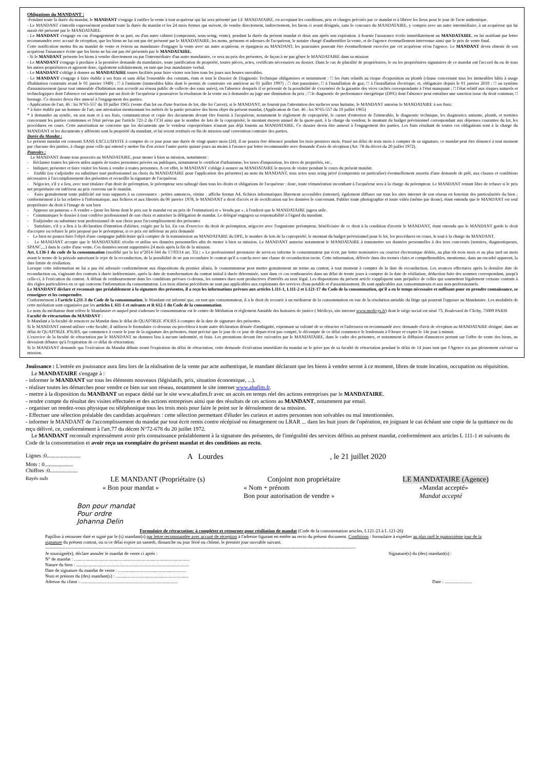Obligations du MANDANT :
-Pendant toute la durée du mandat, le MANDANT s'engage à ratifier la vente à tout acquéreur qui lui sera présenté par LE MANDATAIRE, en acceptant les conditions, prix et charges précisés par ce mandat et à libérer les lieux pour le jour de l'acte authentique.
- Le MANDANT s'interdit expressément pendant toute la durée du mandat et les 24 mois fermes qui suivent, de vendre directement, indirectement, les biens ci avant désignés, sans le concours du MANDATAIRE, y compris avec un autre intermédiaire, à un acquéreur qui lui aurait été présenté par le MANDATAIRE.
- Le MANDANT s'engage en cas d'engagement de sa part, ou d'un autre cabinet (compromis, sous-seing, vente), pendant la durée du présent mandat et deux ans après son expiration. à fournir l'assurance écrite immédiatement au MANDATAIRE, en lui notifiant par lettre recommandée avec accusé de réception, que les biens ne lui ont pas été présenté par le MANDATAIRE; les noms, prénoms et adresses de l'acquéreur, le notaire chargé d'authentifier la vente, et de l'agence éventuellement intervenue ainsi que le prix de vente final.
Cette notification mettra fin au mandat de vente et évitera au mandataire d'engager la vente avec un autre acquéreur, et épargnera au MANDANT, les poursuites pouvant être éventuellement exercées par cet acquéreur et/ou l'agence. Le MANDANT devra obtenir de son acquéreur l'assurance écrite que les biens ne lui ont pas été présentés par le MANDATAIRE.
- Si le MANDANT présente les biens à vendre directement ou par l'intermédiaire d'un autre mandataire, ce sera au prix des présentes, de façon à ne pas gêner le MANDATAIRE dans sa mission
- Le MANDANT s'engage à produire à la première demande du mandataire, toute justification de propriété, toutes pièces, actes, certificats nécessaires au dossier. Dans le cas de pluralité de propriétaires, le ou les propriétaires signataires de ce mandat ont l'accord du ou de tous les autres propriétaires et agissent donc, également solidairement, en tant que leur mandataire verbal.
- Le MANDANT s'oblige à donner au MANDATAIRE toutes facilités pour faire visiter son bien tous les jours aux heures ouvrables.
- Le MANDANT s'engage à faire établir à ses frais et sans délai l'ensemble des constats, états et tout le Dossier de Diagnostic Technique obligatoires et notamment : □ les états relatifs au risque d'exposition au plomb (clause concernant tous les immeubles bâtis à usage d'habitation construits avant le 01 janvier 1949) ; □ à l'amiante (immeubles bâtis dont le permis de construire est antérieur au 01 juillet 1997) ; □ état parasitaire; □ à l'installation de gaz; □ à l'installation électrique; et, obligatoire depuis le 01 janvier 2010 : □ au système d'assainissement (pour tout immeuble d'habitation non accordé au réseau public de collecte des eaux usées), en l'absence desquels il se priverait de la possibilité de s'exonérer de la garantie des vices cachés correspondante à l'état manquant ; □ l'état relatif aux risques naturels et technologiques dont l'absence est sanctionnée par un droit de l'acquéreur à poursuivre la résolution de la vente ou à demander au juge une diminution du prix ; □ le diagnostic de performance énergétique (DPE) dont l'absence peut entraîner une sanction issue du droit commun; □ bornage. Ce dossier devra être annexé à l'engagement des parties.
- Application de l'art. 46 : loi N°65-557 du 10 juillet 1965: (vente d'un lot ou d'une fraction de lot, dite loi Carrez), si le MANDANT, ne fournit pas l'attestation des surfaces sous huitaine, le MANDANT autorise le MANDATAIRE à ses frais:
* à faire établir par un homme de l'art, une attestation mentionnant les métrés de la partie privative des biens objet du présent mandat, (Application de l'art. 46 : loi N°65-557 du 10 juillet 1965)
* à demander au syndic, en son nom et à ses frais, communication et copie des documents devant être fournis à l'acquéreur, notamment le règlement de copropriété, le carnet d'entretien de l'immeuble, le diagnostic technique, les diagnostics amiante, plomb, et termites concernant les parties communes et l'état prévus par l'article 721-2 du CCH ainsi que le nombre de lots de la copropriété; le montant moyen annuel de la quote-part, à la charge du vendeur, le montant du budget prévisionnel correspondant aux dépenses courantes du lot, les procédures en cours. Cette autorisation ne concerne que les documents que le vendeur copropriétaire n'aurait pas déjà fournis au MANDATAIRE. Ce dossier devra être annexé à l'engagement des parties. Les frais résultant de toutes ces obligations sont à la charge du MANDANT et les documents y afférents sont la propriété du mandant, et lui seront restitués en fin de mission sauf convention contraire des parties.
Durée du Mandat :
Le présent mandat est consenti SANS EXCLUSIVITE à compter de ce jour pour une durée de vingt quatre mois (24). Il ne pourra être dénoncé pendant les trois premiers mois. Passé un délai de trois mois à compter de sa signature, ce mandat peut être dénoncé à tout moment par chacune des parties, à charge pour celle qui entend y mettre fin d'en aviser l'autre partie quinze jours au moins à l'avance par lettre recommandée avec demande d'avis de réception (Art. 78 du décret du 20 juillet 1972).
Pouvoirs :
Le MANDANT donne tous pouvoirs au MANDATAIRE, pour mener à bien sa mission, notamment :
- Réclamer toutes les pièces utiles auprès de toutes personnes privées ou publiques, notamment le certificat d'urbanisme, les taxes d'imposition, les titres de propriétés, etc..
- Indiquer, présenter et faire visiter les biens à vendre à toutes personnes. A cet effet, le MANDANT s'oblige à assurer au MANDATAIRE le moyen de visiter pendant le cours du présent mandat.
- Etablir (ou s'adjoindre ou substituer tout professionnel au choix du MANDATAIRE pour l'application des présentes) au nom du MANDANT, tous actes sous seing privé (compromis en particulier) éventuellement assortis d'une demande de prêt, aux clauses et conditions nécessaires à l'accomplissement des présentes et recueillir la signature de l'acquéreur.
- Négocier, s'il y a lieu, avec tout titulaire d'un droit de préemption, le préempteur sera subrogé dans tous les droits et obligations de l'acquéreur : donc, toute rémunération incombant à l'acquéreur sera à la charge du préempteur. Le MANDANT restant libre de refuser si le prix net propriétaire est inférieur au prix convenu sur le mandat.
- Faire gratuitement toute publicité sur tous supports à sa convenance : petites annonces, vitrine : affiche format A4, fichiers informatiques librement accessibles (internet), également diffuser sur tous les sites internet de son réseau en fonction des particularités du bien ; conformément à la loi relative à l'informatique, aux fichiers et aux libertés du 06 janvier 1978, le MANDANT a droit d'accès et de rectification sur les données le concernant. Publier toute photographie et toute vidéo (même par drone), étant entendu que le MANDANT est seul propriétaire du droit à l'image de son bien
- Apposer un panneau « A vendre » (pour les biens dont le prix sur le mandat est au prix de l'estimation) et « Vendu par », à l'endroit que le MANDATAIRE jugera utile.
- Communiquer le dossier à tout confrère professionnel de son choix et autoriser la délégation de mandat. Le délégué engagera sa responsabilité à l'égard du mandant.
- S'adjoindre ou substituer tout professionnel de son choix pour l'accomplissement des présentes
- Satisfaire, s'il y a lieu à la déclaration d'intention d'aliéner, exigée par la loi. En cas d'exercice du droit de préemption, négocier avec l'organisme préempteur, bénéficiaire de ce droit à la condition d'avertir le MANDANT, étant entendu que le MANDANT garde le droit d'accepter ou refuser le prix proposé par le préempteur, si ce prix est inférieur au prix demandé
- Le bien ne pourra faire l'objet d'une campagne publicitaire qu'à compter de la transmission au MANDATAIRE du DPE, le nombre de lots de la copropriété, le montant du budget prévisionnel pour le lot, les procédures en cours, le tout à la charge du MANDANT.
- Le MANDANT accepte que le MANDATAIRE récolte et utilise ses données personnelles afin de mener à bien sa mission. Le MANDANT autorise notamment le MANDATAIRE à transmettre ses données personnelles à des tiers concernés (notaires, diagnostiqueurs, SPANC,...) dans le cadre d'une vente. Ces données seront supprimées 24 mois après la fin de la mission.
Art. L136-1 du code de la consommation (modifié par la loi n°2014-344 du 17/03/14 art. 35) : « Le professionnel prestataire de services informe le consommateur par écrit, par lettre nominative ou courrier électronique dédiés, au plus tôt trois mois et au plus tard un mois avant le terme de la période autorisant le rejet de la reconduction, de la possibilité de ne pas reconduire le contrat qu'il a conclu avec une clause de reconduction tacite. Cette information, délivrée dans des termes clairs et compréhensibles, mentionne, dans un encadré apparent, la date limite de résiliation.
Lorsque cette information ne lui a pas été adressée conformément aux dispositions du premier alinéa, le consommateur peut mettre gratuitement un terme au contrat, à tout moment à compter de la date de reconduction. Les avances effectuées après la dernière date de reconduction ou, s'agissant des contrats à durée indéterminée, après la date de transformation du contrat initial à durée déterminée, sont dans ce cas remboursées dans un délai de trente jours à compter de la date de résiliation, déduction faite des sommes correspondant, jusqu'à celle-ci, à l'exécution du contrat. A défaut de remboursement dans les conditions prévues ci-dessus, les sommes dues sont productives d'intérêts au taux légal. Les dispositions du présent article s'appliquent sans préjudice de celles qui soumettent légalement certains contrats à des règles particulières en ce qui concerne l'information du consommateur. Les trois alinéas précédents ne sont pas applicables aux exploitants des services d'eau potable et d'assainissement. Ils sont applicables aux consommateurs et aux non-professionnels.
Le MANDANT déclare et reconnait que préalablement à la signature des présentes, il a reçu les informations prévues aux articles L111-1, L111-2 et L121-17 du Code de la consommation, qu'il a eu le temps nécessaire et suffisant pour en prendre connaissance, se renseigner et les comprendre.
Conformément à l'article L211-3 du Code de la consommation, le Mandant est informé que, en tant que consommateur, il a le droit de recourir à un médiateur de la consommation en vue de la résolution amiable du litige qui pourrait l'opposer au Mandataire. Les modalités de cette médiation sont organisées par les articles L 611-1 et suivants et R 612-1 du Code de la consommation.
Le nom du médiateur dont relève le Mandataire et auquel peut s'adresser le consommateur est le centre de Médiation et règlement Amiable des huissiers de justice ( Médicys, site internet www.medicys.fr) dont le siège social est situé 73, Boulevard de Clichy, 75009 PARIS
Faculté de rétractation du MANDANT :
le Mandant a la faculté de renoncer au Mandat dans le délai de QUATORZE JOURS à compter de la date de signature des présentes.
Si le MANDANT entend utiliser cette faculté, il utilisera le formulaire ci-dessous ou procédera à toute autre déclaration dénuée d'ambiguïté, exprimant sa volonté de se rétracter et l'adressera en recommandé avec demande d'avis de réception au MANDATAIRE désigné, dans un délai de QUATORZE JOURS, qui commence à courir le jour de la signature des présentes, étant précisé que le jour de ce jour de départ n'est pas compté, le décompte de ce délai commence le lendemain à 0 heure et expire le 14e jour à minuit.
L'exercice de la faculté de rétractation par le MANDANT ne donnera lieu à aucune indemnité, ni frais. Les prestations devant être exécutées par le MANDATAIRE, dans le cadre des présentes, et notamment la diffusion d'annonces portant sur l'offre de vente des biens, ne devraient débuter qu'à l'expiration de ce délai de rétractation.
Si le MANDANT demande que l'exécution du Mandat débute avant l'expiration du délai de rétractation, cette demande d'exécution immédiate du mandat ne le prive pas de sa faculté de rétractation pendant le délai de 14 jours tant que l'Agence n'a pas pleinement exécuté sa mission.
Jouissance : L'entrée en jouissance aura lieu lors de la réalisation de la vente par acte authentique, le mandant déclarant que les biens à vendre seront à ce moment, libres de toute location, occupation ou réquisition.
Le MANDATAIRE s'engage à :
- informer le MANDANT sur tous les éléments nouveaux (législatifs, prix, situation économique, ...).
- réaliser toutes les démarches pour vendre ce bien sur son réseau, notamment le site internet www.abafim.fr.
- mettre à la disposition du MANDANT un espace dédié sur le site www.abafim.fr avec un accès en temps réel des actions entreprises par le MANDATAIRE.
- rendre compte du résultat des visites effectuées et des actions entreprises ainsi que des résultats de ces actions au MANDANT, notamment par email.
- organiser un rendez-vous physique ou téléphonique tous les trois mois pour faire le point sur le déroulement de sa mission.
- Effectuer une sélection préalable des candidats acquéreurs : cette sélection permettant d'éluder les curieux et autres personnes non solvables ou mal intentionnées.
- informer le MANDANT de l'accomplissement du mandat par tout écrit remis contre récépissé ou émargement ou LRAR ... dans les huit jours de l'opération, en joignant le cas échéant une copie de la quittance ou du reçu délivré, ce, conformément à l'art.77 du décret N°72-678 du 20 juillet 1972.
Le MANDANT reconnaît expressément avoir pris connaissance préalablement à la signature des présentes, de l'intégralité des services définis au présent mandat, conformément aux articles L 111-1 et suivants du Code de la consommation et avoir reçu un exemplaire du présent mandat et des conditions au recto.
Lignes :0........................ A Lourdes, le 21 juillet 2020
Mots : 0....................
Chiffres :0....................
Rayés nuls LE MANDANT (Propriétaire (s) Conjoint non propriétaire LE MANDATAIRE (Agence)
« Bon pour mandat » « Nom + prénom
Bon pour autorisation de vendre » «Mandat accepté»
Mandat accepté
Bon pour mandat
Pour ordre
Johanna Delin
Formulaire de rétractation: à compléter et retourner pour résiliation de mandat (Code de la consommation articles, L121-23 à L.121-26)
Papillon à retourner daté et signé par le (s) mandant(s) par lettre recommandée avec accusé de réception à l'adresse figurant en entête au recto du présent document. Conditions : formulaire à expédier au plus tard le quatorzième jour de la signature du présent contrat, ou si ce délai expire un samedi, dimanche ou jour férié ou chômé, le premier jour ouvrable suivant.
----------------------------------------------------------------------------------------------------------------------------------------------------------------------------------------------------------
Je soussigné(e), déclare annuler le mandat de vente ci après : Signature(s) du (des) mandant(s) :
N° de mandat : ....................................................................................................
Nature du bien : ..................................................................................................
Date de signature du mandat de vente : ...........................................................
Nom et prénom du (des) mandant(s) : ...............................................................
Adresse du client : .................................................................................... Date : ........................